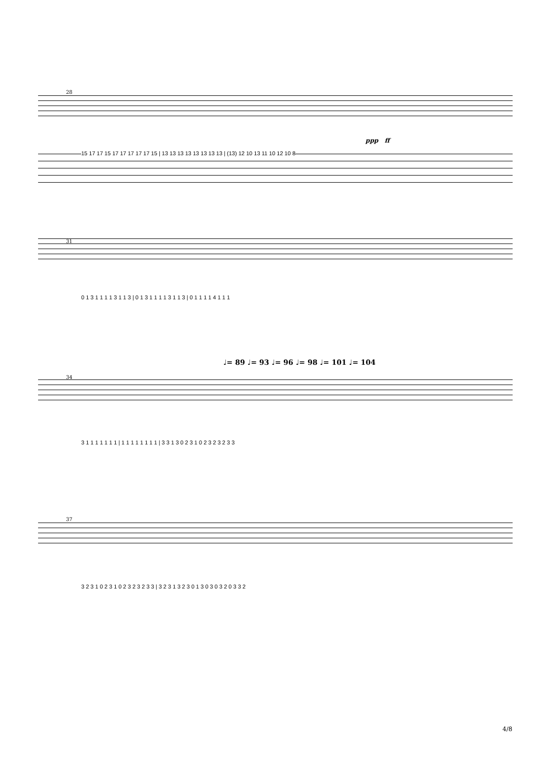28
ppp ff
15 17 17 15 17 17 17 17 17 15 | 13 13 13 13 13 13 13 13 | (13) 12 10 13 11 10 12 10 8
31
0 1 3 1 1 1 1 3 1 1 3 | 0 1 3 1 1 1 1 3 1 1 3 | 0 1 1 1 1 4 1 1 1
♩= 89 ♩= 93 ♩= 96 ♩= 98 ♩= 101 ♩= 104
34
3 1 1 1 1 1 1 1 | 1 1 1 1 1 1 1 1 | 3 3 1 3 0 2 3 1 0 2 3 2 3 2 3 3
37
3 2 3 1 0 2 3 1 0 2 3 2 3 2 3 3 | 3 2 3 1 3 2 3 0 1 3 0 3 0 3 2 0 3 3 2
4/8